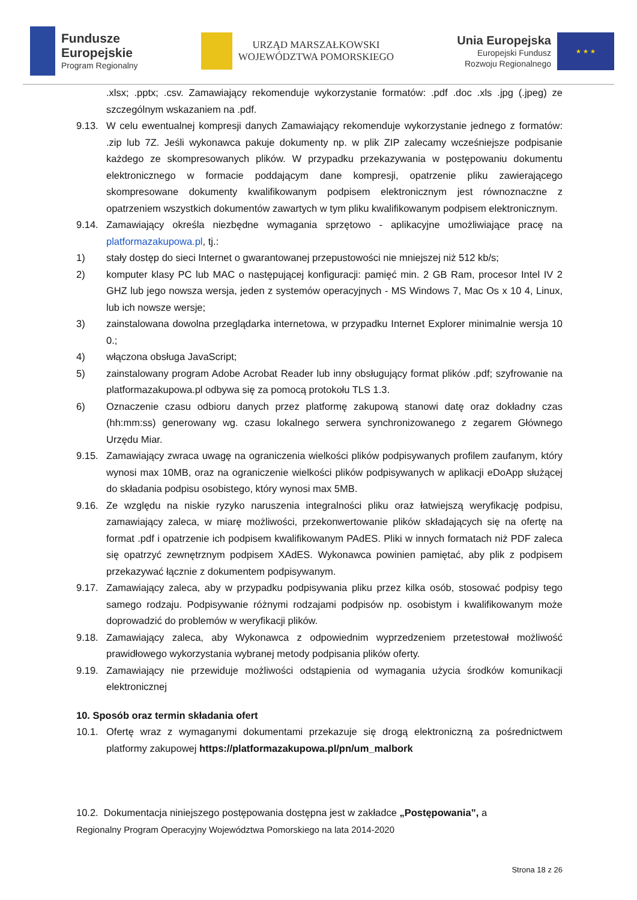Fundusze
Europejskie
Program Regionalny
URZĄD MARSZAŁKOWSKI
WOJEWÓDZTWA POMORSKIEGO
Unia Europejska
Europejski Fundusz
Rozwoju Regionalnego
★ ★ ★
.xlsx; .pptx; .csv. Zamawiający rekomenduje wykorzystanie formatów: .pdf .doc .xls .jpg (.jpeg) ze szczególnym wskazaniem na .pdf.
9.13. W celu ewentualnej kompresji danych Zamawiający rekomenduje wykorzystanie jednego z formatów: .zip lub 7Z. Jeśli wykonawca pakuje dokumenty np. w plik ZIP zalecamy wcześniejsze podpisanie każdego ze skompresowanych plików. W przypadku przekazywania w postępowaniu dokumentu elektronicznego w formacie poddającym dane kompresji, opatrzenie pliku zawierającego skompresowane dokumenty kwalifikowanym podpisem elektronicznym jest równoznaczne z opatrzeniem wszystkich dokumentów zawartych w tym pliku kwalifikowanym podpisem elektronicznym.
9.14. Zamawiający określa niezbędne wymagania sprzętowo - aplikacyjne umożliwiające pracę na platformazakupowa.pl, tj.:
1) stały dostęp do sieci Internet o gwarantowanej przepustowości nie mniejszej niż 512 kb/s;
2) komputer klasy PC lub MAC o następującej konfiguracji: pamięć min. 2 GB Ram, procesor Intel IV 2 GHZ lub jego nowsza wersja, jeden z systemów operacyjnych - MS Windows 7, Mac Os x 10 4, Linux, lub ich nowsze wersje;
3) zainstalowana dowolna przeglądarka internetowa, w przypadku Internet Explorer minimalnie wersja 10 0.;
4) włączona obsługa JavaScript;
5) zainstalowany program Adobe Acrobat Reader lub inny obsługujący format plików .pdf; szyfrowanie na platformazakupowa.pl odbywa się za pomocą protokołu TLS 1.3.
6) Oznaczenie czasu odbioru danych przez platformę zakupową stanowi datę oraz dokładny czas (hh:mm:ss) generowany wg. czasu lokalnego serwera synchronizowanego z zegarem Głównego Urzędu Miar.
9.15. Zamawiający zwraca uwagę na ograniczenia wielkości plików podpisywanych profilem zaufanym, który wynosi max 10MB, oraz na ograniczenie wielkości plików podpisywanych w aplikacji eDoApp służącej do składania podpisu osobistego, który wynosi max 5MB.
9.16. Ze względu na niskie ryzyko naruszenia integralności pliku oraz łatwiejszą weryfikację podpisu, zamawiający zaleca, w miarę możliwości, przekonwertowanie plików składających się na ofertę na format .pdf i opatrzenie ich podpisem kwalifikowanym PAdES. Pliki w innych formatach niż PDF zaleca się opatrzyć zewnętrznym podpisem XAdES. Wykonawca powinien pamiętać, aby plik z podpisem przekazywać łącznie z dokumentem podpisywanym.
9.17. Zamawiający zaleca, aby w przypadku podpisywania pliku przez kilka osób, stosować podpisy tego samego rodzaju. Podpisywanie różnymi rodzajami podpisów np. osobistym i kwalifikowanym może doprowadzić do problemów w weryfikacji plików.
9.18. Zamawiający zaleca, aby Wykonawca z odpowiednim wyprzedzeniem przetestował możliwość prawidłowego wykorzystania wybranej metody podpisania plików oferty.
9.19. Zamawiający nie przewiduje możliwości odstąpienia od wymagania użycia środków komunikacji elektronicznej
10. Sposób oraz termin składania ofert
10.1. Ofertę wraz z wymaganymi dokumentami przekazuje się drogą elektroniczną za pośrednictwem platformy zakupowej https://platformazakupowa.pl/pn/um_malbork
10.2. Dokumentacja niniejszego postępowania dostępna jest w zakładce „Postępowania”, a
Regionalny Program Operacyjny Województwa Pomorskiego na lata 2014-2020
Strona 18 z 26